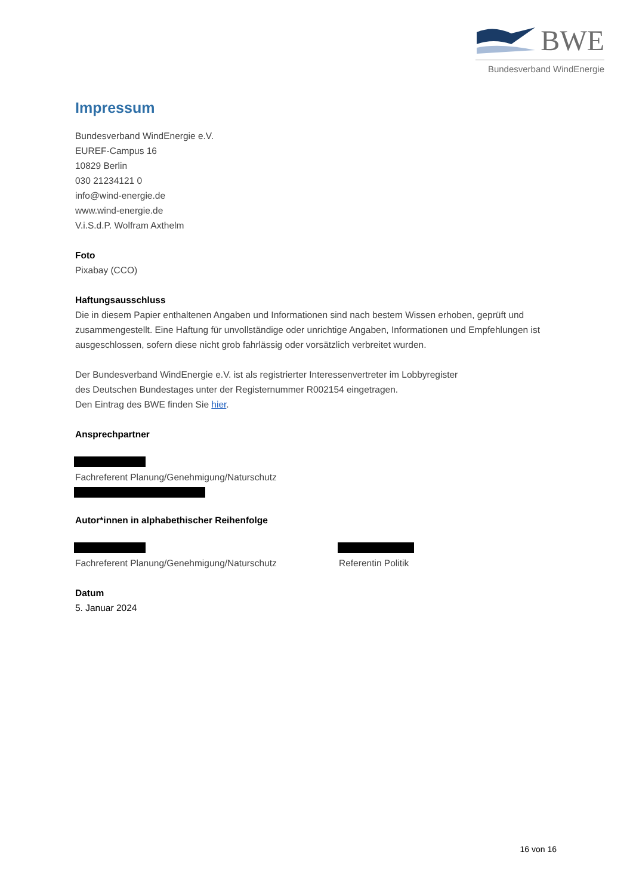BWE
Bundesverband WindEnergie
Impressum
Bundesverband WindEnergie e.V.
EUREF-Campus 16
10829 Berlin
030 21234121 0
info@wind-energie.de
www.wind-energie.de
V.i.S.d.P. Wolfram Axthelm
Foto
Pixabay (CCO)
Haftungsausschluss
Die in diesem Papier enthaltenen Angaben und Informationen sind nach bestem Wissen erhoben, geprüft und zusammengestellt. Eine Haftung für unvollständige oder unrichtige Angaben, Informationen und Empfehlungen ist ausgeschlossen, sofern diese nicht grob fahrlässig oder vorsätzlich verbreitet wurden.
Der Bundesverband WindEnergie e.V. ist als registrierter Interessenvertreter im Lobbyregister
des Deutschen Bundestages unter der Registernummer R002154 eingetragen.
Den Eintrag des BWE finden Sie hier.
Ansprechpartner
Fachreferent Planung/Genehmigung/Naturschutz
Autor*innen in alphabethischer Reihenfolge
Fachreferent Planung/Genehmigung/Naturschutz Referentin Politik
Datum
5. Januar 2024
16 von 16